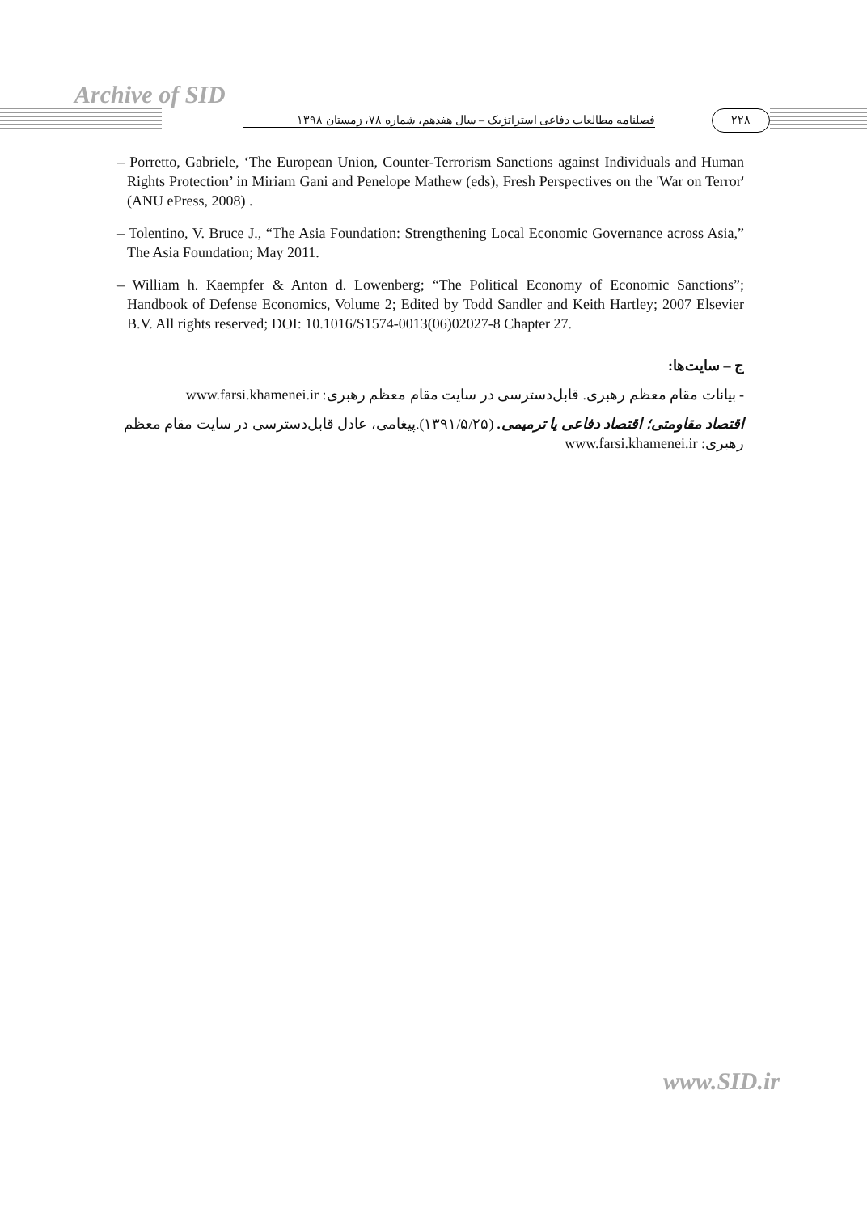Archive of SID
۲۲۸
فصلنامه مطالعات دفاعی استراتژیک – سال هفدهم، شماره ۷۸، زمستان ۱۳۹۸
– Porretto, Gabriele, ‘The European Union, Counter-Terrorism Sanctions against Individuals and Human Rights Protection’ in Miriam Gani and Penelope Mathew (eds), Fresh Perspectives on the 'War on Terror' (ANU ePress, 2008) .
– Tolentino, V. Bruce J., “The Asia Foundation: Strengthening Local Economic Governance across Asia,” The Asia Foundation; May 2011.
– William h. Kaempfer & Anton d. Lowenberg; “The Political Economy of Economic Sanctions”; Handbook of Defense Economics, Volume 2; Edited by Todd Sandler and Keith Hartley; 2007 Elsevier B.V. All rights reserved; DOI: 10.1016/S1574-0013(06)02027-8 Chapter 27.
ج – سایت‌ها:
- بیانات مقام معظم رهبری. قابل‌دسترسی در سایت مقام معظم رهبری: www.farsi.khamenei.ir
اقتصاد مقاومتی؛ اقتصاد دفاعی یا ترمیمی. (۱۳۹۱/۵/۲۵).پیغامی، عادل قابل‌دسترسی در سایت مقام معظم رهبری: www.farsi.khamenei.ir
www.SID.ir